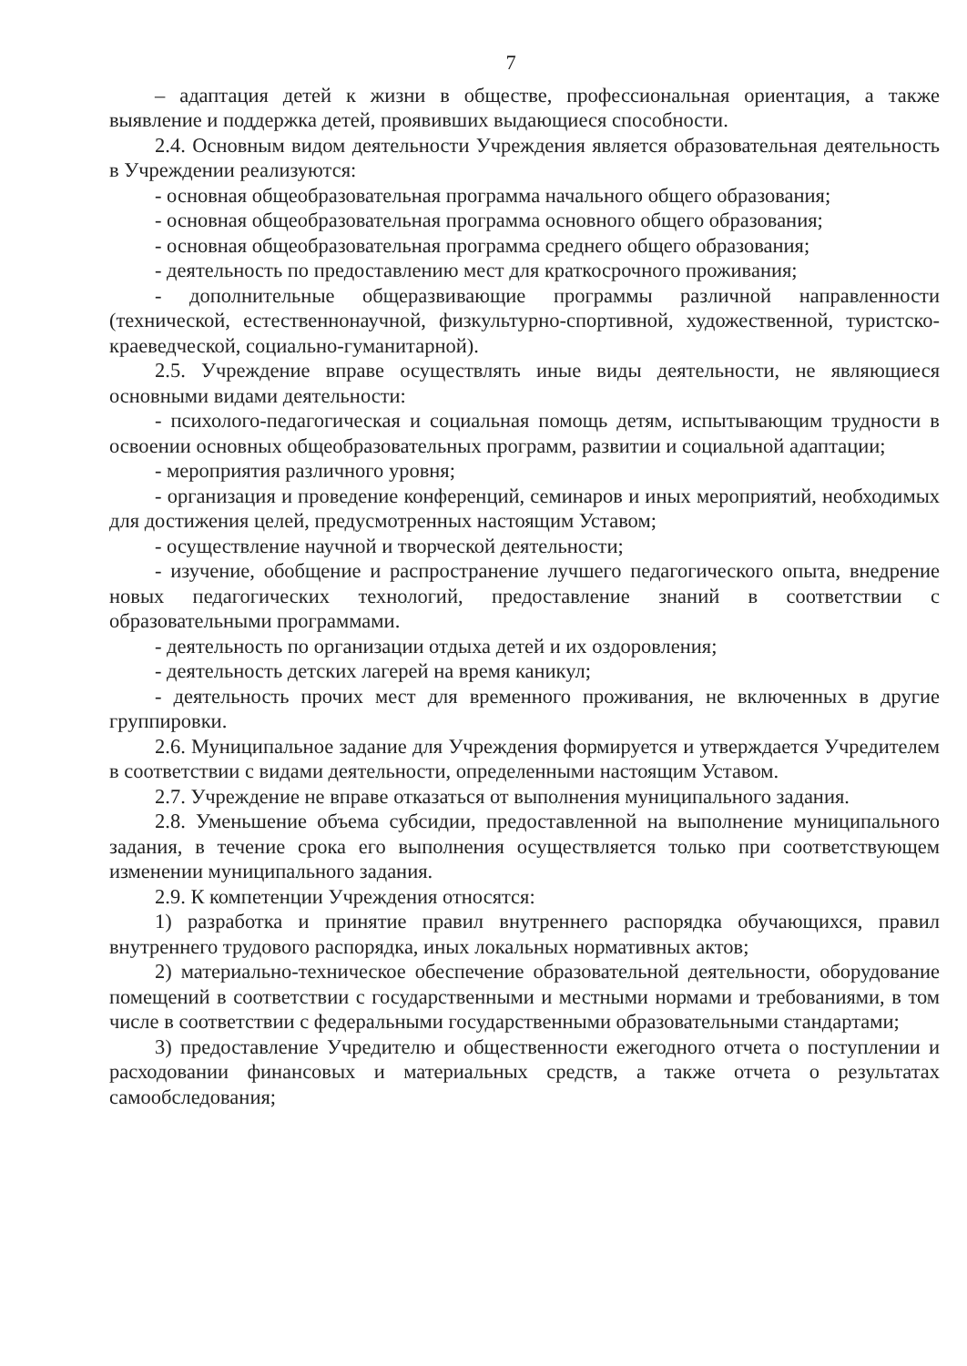7
– адаптация детей к жизни в обществе, профессиональная ориентация, а также выявление и поддержка детей, проявивших выдающиеся способности.
2.4. Основным видом деятельности Учреждения является образовательная деятельность в Учреждении реализуются:
- основная общеобразовательная программа начального общего образования;
- основная общеобразовательная программа основного общего образования;
- основная общеобразовательная программа среднего общего образования;
- деятельность по предоставлению мест для краткосрочного проживания;
- дополнительные общеразвивающие программы различной направленности (технической, естественнонаучной, физкультурно-спортивной, художественной, туристско-краеведческой, социально-гуманитарной).
2.5. Учреждение вправе осуществлять иные виды деятельности, не являющиеся основными видами деятельности:
- психолого-педагогическая и социальная помощь детям, испытывающим трудности в освоении основных общеобразовательных программ, развитии и социальной адаптации;
- мероприятия различного уровня;
- организация и проведение конференций, семинаров и иных мероприятий, необходимых для достижения целей, предусмотренных настоящим Уставом;
- осуществление научной и творческой деятельности;
- изучение, обобщение и распространение лучшего педагогического опыта, внедрение новых педагогических технологий, предоставление знаний в соответствии с образовательными программами.
- деятельность по организации отдыха детей и их оздоровления;
- деятельность детских лагерей на время каникул;
- деятельность прочих мест для временного проживания, не включенных в другие группировки.
2.6. Муниципальное задание для Учреждения формируется и утверждается Учредителем в соответствии с видами деятельности, определенными настоящим Уставом.
2.7. Учреждение не вправе отказаться от выполнения муниципального задания.
2.8. Уменьшение объема субсидии, предоставленной на выполнение муниципального задания, в течение срока его выполнения осуществляется только при соответствующем изменении муниципального задания.
2.9. К компетенции Учреждения относятся:
1) разработка и принятие правил внутреннего распорядка обучающихся, правил внутреннего трудового распорядка, иных локальных нормативных актов;
2) материально-техническое обеспечение образовательной деятельности, оборудование помещений в соответствии с государственными и местными нормами и требованиями, в том числе в соответствии с федеральными государственными образовательными стандартами;
3) предоставление Учредителю и общественности ежегодного отчета о поступлении и расходовании финансовых и материальных средств, а также отчета о результатах самообследования;